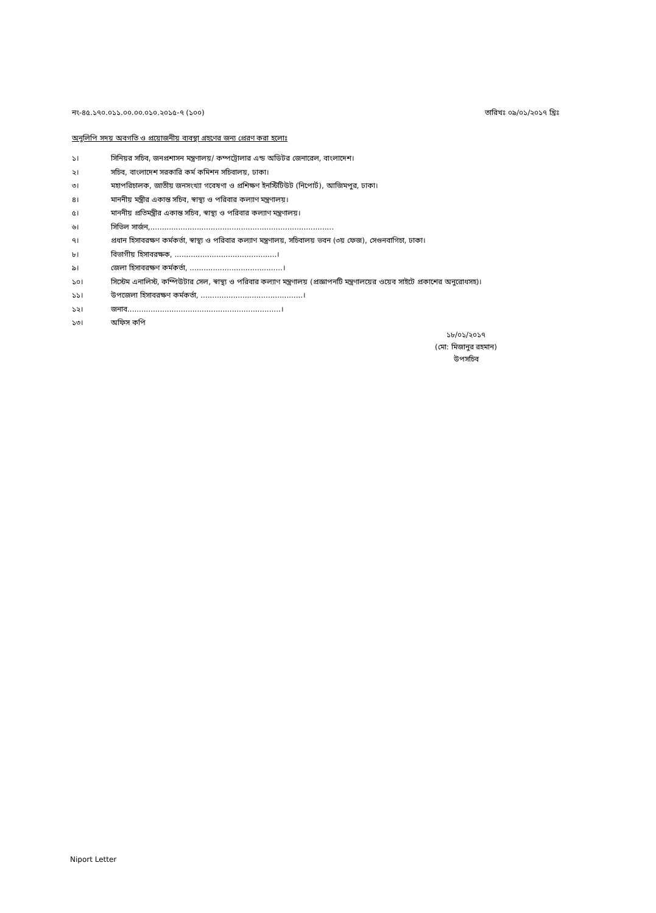নং-৪৫.১৭০.০১১.০০.০০.০১০.২০১৫-৭ (১০০) তারিখঃ ০৯/০১/২০১৭ খ্রিঃ
অনুলিপি সদয় অবগতি ও প্রয়োজনীয় ব্যবস্থা গ্রহণের জন্য প্রেরণ করা হলোঃ
১। সিনিয়র সচিব, জনপ্রশাসন মন্ত্রণালয়/ কম্পট্রোলার এন্ড অডিটর জেনারেল, বাংলাদেশ।
২। সচিব, বাংলাদেশ সরকারি কর্ম কমিশন সচিবালয়, ঢাকা।
৩। মহাপরিচালক, জাতীয় জনসংখ্যা গবেষণা ও প্রশিক্ষণ ইনস্টিটিউট (নিপোর্ট), আজিমপুর, ঢাকা।
৪। মাননীয় মন্ত্রীর একান্ত সচিব, স্বাস্থ্য ও পরিবার কল্যাণ মন্ত্রণালয়।
৫। মাননীয় প্রতিমন্ত্রীর একান্ত সচিব, স্বাস্থ্য ও পরিবার কল্যাণ মন্ত্রণালয়।
৬। সিভিল সার্জন,...............................................................................
৭। প্রধান হিসাবরক্ষণ কর্মকর্তা, স্বাস্থ্য ও পরিবার কল্যাণ মন্ত্রণালয়, সচিবালয় ভবন (৩য় ফেজ), সেগুনবাগিচা, ঢাকা।
৮। বিভাগীয় হিসাবরক্ষক, ............................................।
৯। জেলা হিসাবরক্ষণ কর্মকর্তা, ........................................।
১০। সিস্টেম এনালিস্ট, কম্পিউটার সেল, স্বাস্থ্য ও পরিবার কল্যাণ মন্ত্রণালয় (প্রজ্ঞাপনটি মন্ত্রণালয়ের ওয়েব সাইটে প্রকাশের অনুরোধসহ)।
১১। উপজেলা হিসাবরক্ষণ কর্মকর্তা, ............................................।
১২। জনাব..................................................................।
১৩। অফিস কপি
১৮/০১/২০১৭
(মো: মিজানুর রহমান)
উপসচিব
Niport Letter